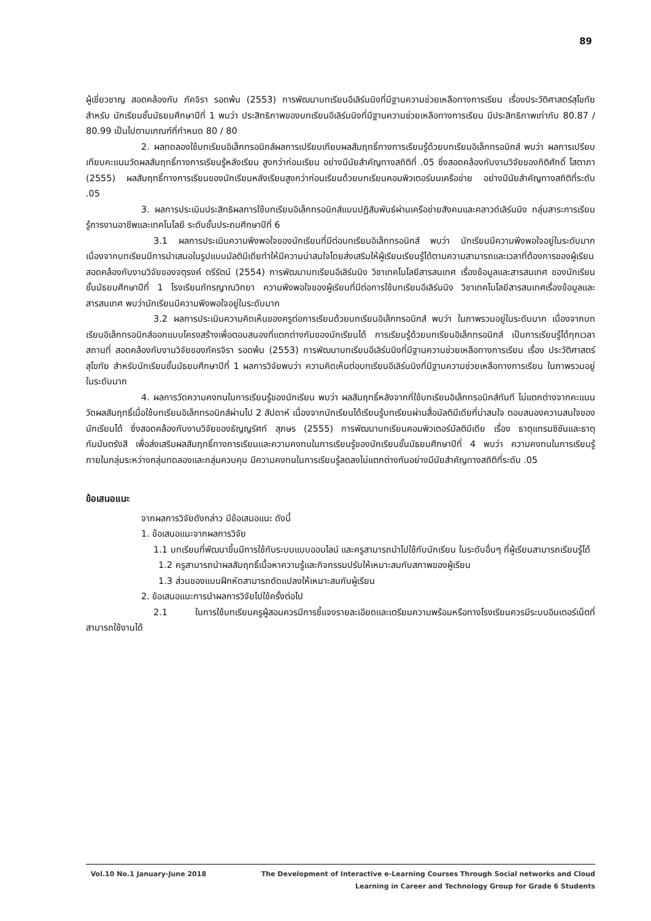89
ผู้เชี่ยวชาญ สอดคล้องกับ ภัคจิรา รอดพ้น (2553) การพัฒนาบทเรียนอีเลิร์นนิงที่มีฐานความช่วยเหลือทางการเรียน เรื่องประวัติศาสตร์สุโขทัย สำหรับ นักเรียนชั้นมัธยมศึกษาปีที่ 1 พบว่า ประสิทธิภาพของบทเรียนอีเลิร์นนิงที่มีฐานความช่วยเหลือทางการเรียน มีประสิทธิภาพเท่ากับ 80.87 / 80.99 เป็นไปตามเกณฑ์ที่กำหนด 80 / 80
2. ผลทดลองใช้บทเรียนอิเล็กทรอนิกส์ผลการเปรียบเทียบผลสัมฤทธิ์ทางการเรียนรู้ด้วยบทเรียนอิเล็กทรอนิกส์ พบว่า ผลการเปรียบเทียบคะแนนวัดผลสัมฤทธิ์ทางการเรียนรู้หลังเรียน สูงกว่าก่อนเรียน อย่างมีนัยสำคัญทางสถิติที่ .05 ซึ่งสอดคล้องกับงานวิจัยของกิติศักดิ์ โสตาภา (2555) ผลสัมฤทธิ์ทางการเรียนของนักเรียนหลังเรียนสูงกว่าก่อนเรียนด้วยบทเรียนคอมพิวเตอร์บนเครือข่าย อย่างมีนัยสำคัญทางสถิติที่ระดับ .05
3. ผลการประเมินประสิทธิผลการใช้บทเรียนอิเล็กทรอนิกส์แบบปฏิสัมพันธ์ผ่านเครือข่ายสังคมและคลาวด์เลิร์นนิง กลุ่มสาระการเรียนรู้การงานอาชีพและเทคโนโลยี ระดับชั้นประถมศึกษาปีที่ 6
3.1 ผลการประเมินความพึงพอใจของนักเรียนที่มีต่อบทเรียนอิเล็กทรอนิกส์ พบว่า นักเรียนมีความพึงพอใจอยู่ในระดับมาก เนื่องจากบทเรียนมีการนำเสนอในรูปแบบมัลติมีเดียทำให้มีความน่าสนใจโดยส่งเสริมให้ผู้เรียนเรียนรู้ได้ตามความสามารถและเวลาที่ต้องการของผู้เรียน สอดคล้องกับงานวิจัยของจตุรงค์ ตรีรัตน์ (2554) การพัฒนาบทเรียนอีเลิร์นนิง วิชาเทคโนโลยีสารสนเทศ เรื่องข้อมูลและสารสนเทศ ของนักเรียนชั้นมัธยมศึกษาปีที่ 1 โรงเรียนภัทรญาณวิทยา ความพึงพอใจของผู้เรียนที่มีต่อการใช้บทเรียนอีเลิร์นนิง วิชาเทคโนโลยีสารสนเทศเรื่องข้อมูลและสารสนเทศ พบว่านักเรียนมีความพึงพอใจอยู่ในระดับมาก
3.2 ผลการประเมินความคิดเห็นของครูต่อการเรียนด้วยบทเรียนอิเล็กทรอนิกส์ พบว่า ในภาพรวมอยู่ในระดับมาก เนื่องจากบทเรียนอิเล็กทรอนิกส์ออกแบบโครงสร้างเพื่อตอบสนองที่แตกต่างกันของนักเรียนได้ การเรียนรู้ด้วยบทเรียนอิเล็กทรอนิกส์ เป็นการเรียนรู้ได้ทุกเวลา สถานที่ สอดคล้องกับงานวิจัยของภัครจิรา รอดพ้น (2553) การพัฒนาบทเรียนอีเลิร์นนิงที่มีฐานความช่วยเหลือทางการเรียน เรื่อง ประวัติศาสตร์สุโขทัย สำหรับนักเรียนชั้นมัธยมศึกษาปีที่ 1 ผลการวิจัยพบว่า ความคิดเห็นต่อบทเรียนอีเลิร์นนิงที่มีฐานความช่วยเหลือทางการเรียน ในภาพรวมอยู่ในระดับมาก
4. ผลการวัดความคงทนในการเรียนรู้ของนักเรียน พบว่า ผลสัมฤทธิ์หลังจากที่ใช้บทเรียนอิเล็กทรอนิกส์ทันที ไม่แตกต่างจากคะแนนวัดผลสัมฤทธิ์เมื่อใช้บทเรียนอิเล็กทรอนิกส์ผ่านไป 2 สัปดาห์ เนื่องจากนักเรียนได้เรียนรู้บทเรียนผ่านสื่อมัลติมีเดียที่น่าสนใจ ตอบสนองความสนใจของนักเรียนได้ ซึ่งสอดคล้องกับงานวิจัยของธัญญรัศท์ สุภษร (2555) การพัฒนาบทเรียนคอมพิวเตอร์มัลติมีเดีย เรื่อง ธาตุแทรนซิชันและธาตุกัมมันตรังสี เพื่อส่งเสริมผลสัมฤทธิ์ทางการเรียนและความคงทนในการเรียนรู้ของนักเรียนชั้นมัธยมศึกษาปีที่ 4 พบว่า ความคงทนในการเรียนรู้ภายในกลุ่มระหว่างกลุ่มทดลองและกลุ่มควบคุม มีความคงทนในการเรียนรู้ลดลงไม่แตกต่างกันอย่างมีนัยสำคัญทางสถิติที่ระดับ .05
ข้อเสนอแนะ
จากผลการวิจัยดังกล่าว มีข้อเสนอแนะ ดังนี้
1. ข้อเสนอแนะจากผลการวิจัย
1.1 บทเรียนที่พัฒนาขึ้นมีการใช้กับระบบแบบออนไลน์ และครูสามารถนำไปใช้กับนักเรียน ในระดับอื่นๆ ที่ผู้เรียนสามารถเรียนรู้ได้
1.2 ครูสามารถนำผลสัมฤทธิ์เนื้อหาความรู้และกิจกรรมปรับให้เหมาะสมกับสภาพของผู้เรียน
1.3 ส่วนของแบบฝึกหัดสามารถดัดแปลงให้เหมาะสมกับผู้เรียน
2. ข้อเสนอแนะการนำผลการวิจัยไปใช้ครั้งต่อไป
2.1 ในการใช้บทเรียนครูผู้สอนควรมีการชี้แจงรายละเอียดและเตรียมความพร้อมหรือทางโรงเรียนควรมีระบบอินเตอร์เน็ตที่สามารถใช้งานได้
Vol.10 No.1 January-June 2018 The Development of Interactive e-Learning Courses Through Social networks and Cloud
Learning in Career and Technology Group for Grade 6 Students